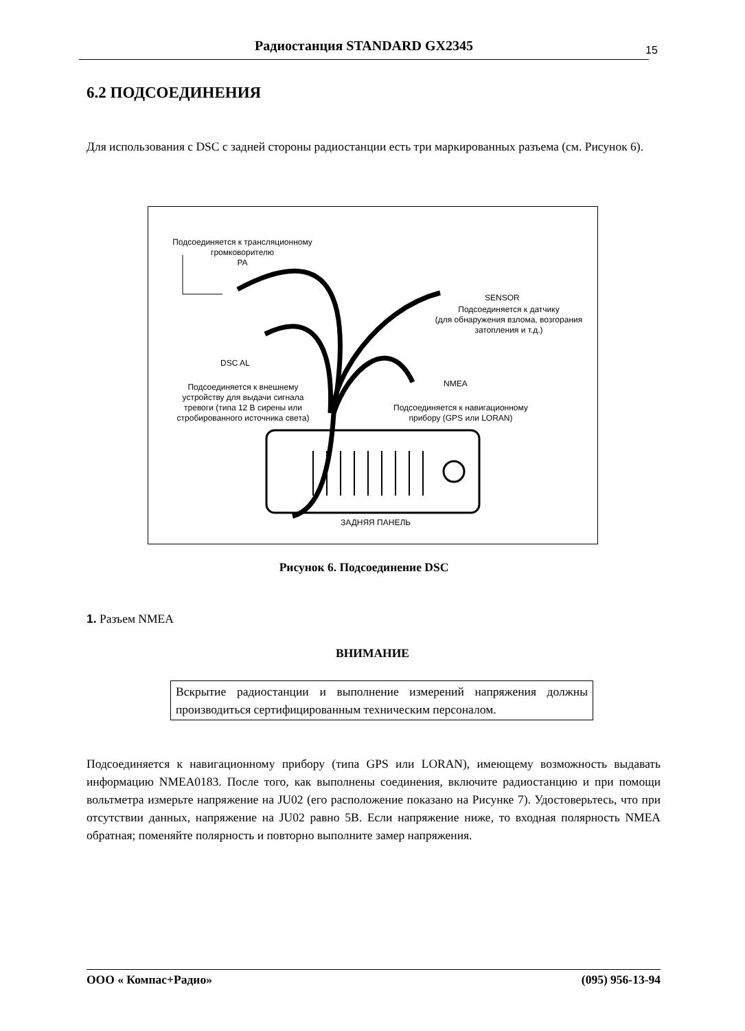Радиостанция STANDARD GX2345 15
6.2 ПОДСОЕДИНЕНИЯ
Для использования с DSC с задней стороны радиостанции есть три маркированных разъема (см. Рисунок 6).
Подсоединяется к трансляционному
громковорителю
PA
SENSOR
Подсоединяется к датчику
(для обнаружения взлома, возгорания
затопления и т.д.)
DSC AL
NMEA Подсоединяется к внешнему
устройству для выдачи сигнала
тревоги (типа 12 В сирены или
стробированного источника света)
Подсоединяется к навигационному
прибору (GPS или LORAN)
ЗАДНЯЯ ПАНЕЛЬ
Рисунок 6. Подсоединение DSC
1. Разъем NMEA
ВНИМАНИЕ
Вскрытие радиостанции и выполнение измерений напряжения должны производиться сертифицированным техническим персоналом.
Подсоединяется к навигационному прибору (типа GPS или LORAN), имеющему возможность выдавать информацию NMEA0183. После того, как выполнены соединения, включите радиостанцию и при помощи вольтметра измерьте напряжение на JU02 (его расположение показано на Рисунке 7). Удостоверьтесь, что при отсутствии данных, напряжение на JU02 равно 5В. Если напряжение ниже, то входная полярность NMEA обратная; поменяйте полярность и повторно выполните замер напряжения.
ООО « Компас+Радио» (095) 956-13-94